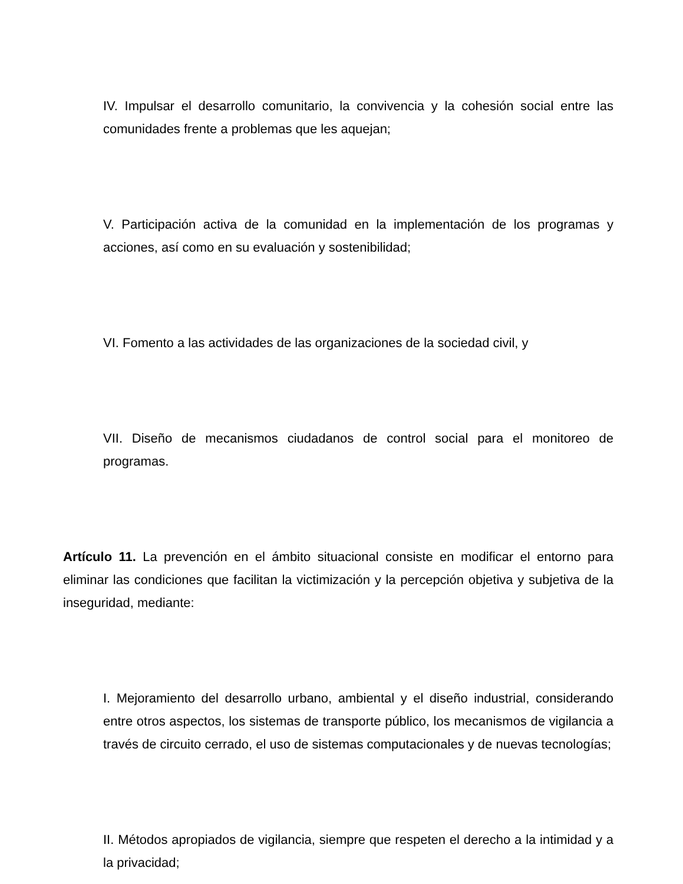IV. Impulsar el desarrollo comunitario, la convivencia y la cohesión social entre las comunidades frente a problemas que les aquejan;
V. Participación activa de la comunidad en la implementación de los programas y acciones, así como en su evaluación y sostenibilidad;
VI. Fomento a las actividades de las organizaciones de la sociedad civil, y
VII. Diseño de mecanismos ciudadanos de control social para el monitoreo de programas.
Artículo 11. La prevención en el ámbito situacional consiste en modificar el entorno para eliminar las condiciones que facilitan la victimización y la percepción objetiva y subjetiva de la inseguridad, mediante:
I. Mejoramiento del desarrollo urbano, ambiental y el diseño industrial, considerando entre otros aspectos, los sistemas de transporte público, los mecanismos de vigilancia a través de circuito cerrado, el uso de sistemas computacionales y de nuevas tecnologías;
II. Métodos apropiados de vigilancia, siempre que respeten el derecho a la intimidad y a la privacidad;